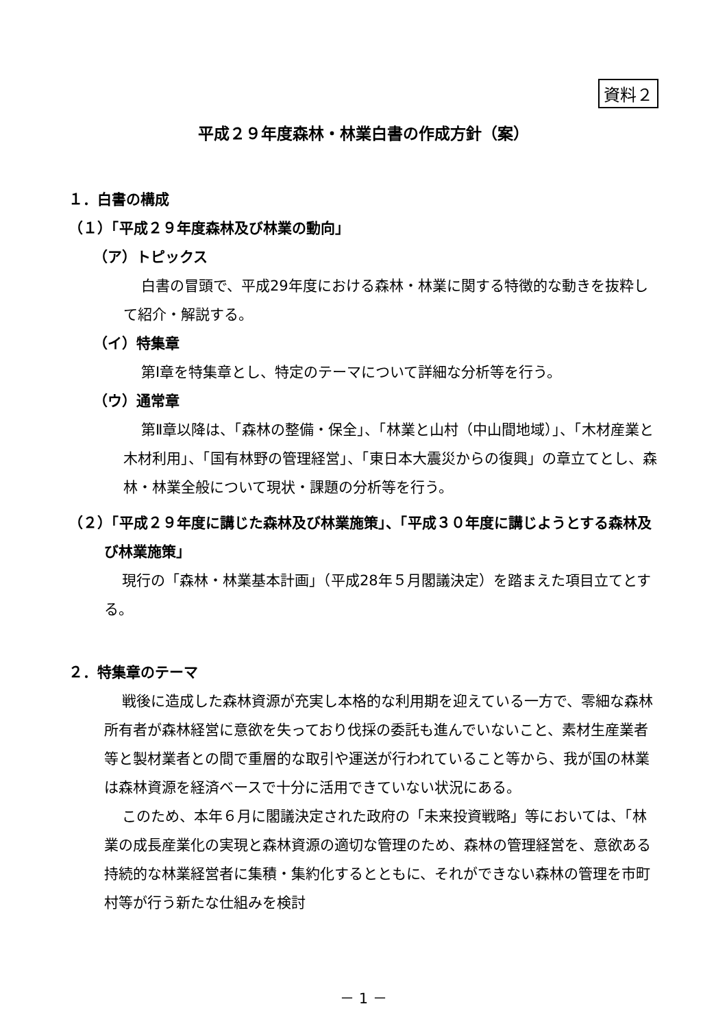資料２
平成２９年度森林・林業白書の作成方針（案）
１．白書の構成
（１）「平成２９年度森林及び林業の動向」
（ア）トピックス
白書の冒頭で、平成29年度における森林・林業に関する特徴的な動きを抜粋して紹介・解説する。
（イ）特集章
第Ⅰ章を特集章とし、特定のテーマについて詳細な分析等を行う。
（ウ）通常章
第Ⅱ章以降は、「森林の整備・保全」、「林業と山村（中山間地域）」、「木材産業と木材利用」、「国有林野の管理経営」、「東日本大震災からの復興」の章立てとし、森林・林業全般について現状・課題の分析等を行う。
（２）「平成２９年度に講じた森林及び林業施策」、「平成３０年度に講じようとする森林及び林業施策」
現行の「森林・林業基本計画」（平成28年５月閣議決定）を踏まえた項目立てとする。
２．特集章のテーマ
戦後に造成した森林資源が充実し本格的な利用期を迎えている一方で、零細な森林所有者が森林経営に意欲を失っており伐採の委託も進んでいないこと、素材生産業者等と製材業者との間で重層的な取引や運送が行われていること等から、我が国の林業は森林資源を経済ベースで十分に活用できていない状況にある。
このため、本年６月に閣議決定された政府の「未来投資戦略」等においては、「林業の成長産業化の実現と森林資源の適切な管理のため、森林の管理経営を、意欲ある持続的な林業経営者に集積・集約化するとともに、それができない森林の管理を市町村等が行う新たな仕組みを検討
－ 1 －